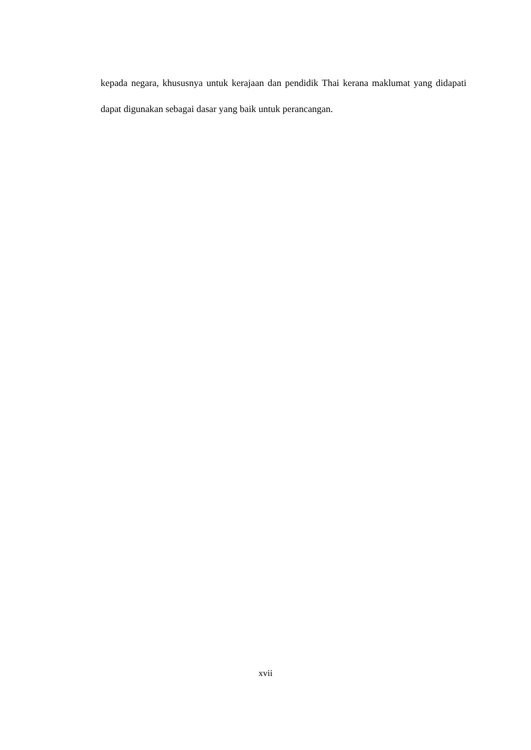kepada negara, khususnya untuk kerajaan dan pendidik Thai kerana maklumat yang didapati dapat digunakan sebagai dasar yang baik untuk perancangan.
xvii